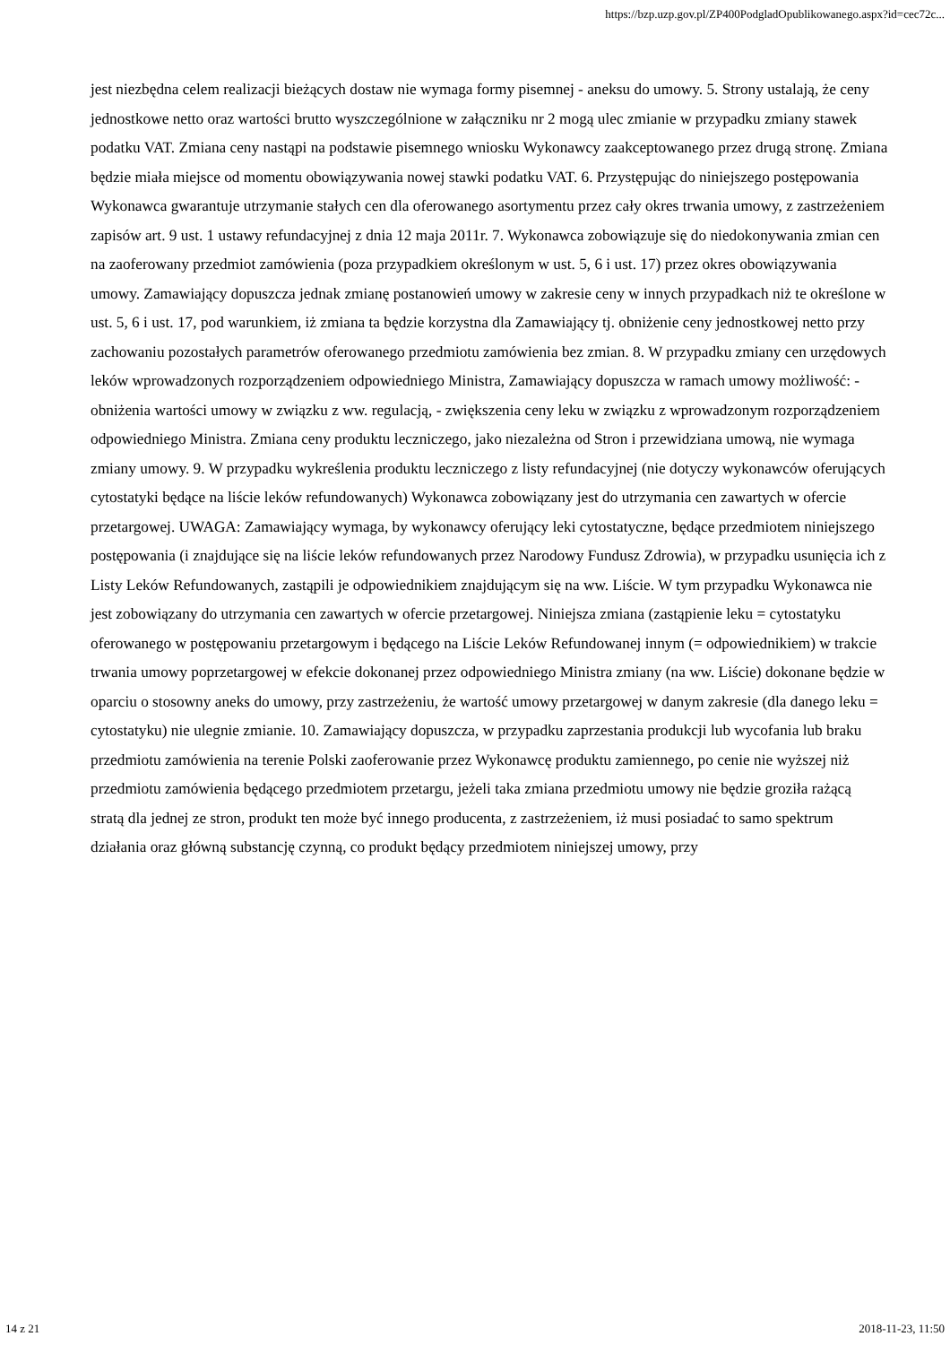https://bzp.uzp.gov.pl/ZP400PodgladOpublikowanego.aspx?id=cec72c...
jest niezbędna celem realizacji bieżących dostaw nie wymaga formy pisemnej - aneksu do umowy. 5. Strony ustalają, że ceny jednostkowe netto oraz wartości brutto wyszczególnione w załączniku nr 2 mogą ulec zmianie w przypadku zmiany stawek podatku VAT. Zmiana ceny nastąpi na podstawie pisemnego wniosku Wykonawcy zaakceptowanego przez drugą stronę. Zmiana będzie miała miejsce od momentu obowiązywania nowej stawki podatku VAT. 6. Przystępując do niniejszego postępowania Wykonawca gwarantuje utrzymanie stałych cen dla oferowanego asortymentu przez cały okres trwania umowy, z zastrzeżeniem zapisów art. 9 ust. 1 ustawy refundacyjnej z dnia 12 maja 2011r. 7. Wykonawca zobowiązuje się do niedokonywania zmian cen na zaoferowany przedmiot zamówienia (poza przypadkiem określonym w ust. 5, 6 i ust. 17) przez okres obowiązywania umowy. Zamawiający dopuszcza jednak zmianę postanowień umowy w zakresie ceny w innych przypadkach niż te określone w ust. 5, 6 i ust. 17, pod warunkiem, iż zmiana ta będzie korzystna dla Zamawiający tj. obniżenie ceny jednostkowej netto przy zachowaniu pozostałych parametrów oferowanego przedmiotu zamówienia bez zmian. 8. W przypadku zmiany cen urzędowych leków wprowadzonych rozporządzeniem odpowiedniego Ministra, Zamawiający dopuszcza w ramach umowy możliwość: - obniżenia wartości umowy w związku z ww. regulacją, - zwiększenia ceny leku w związku z wprowadzonym rozporządzeniem odpowiedniego Ministra. Zmiana ceny produktu leczniczego, jako niezależna od Stron i przewidziana umową, nie wymaga zmiany umowy. 9. W przypadku wykreślenia produktu leczniczego z listy refundacyjnej (nie dotyczy wykonawców oferujących cytostatyki będące na liście leków refundowanych) Wykonawca zobowiązany jest do utrzymania cen zawartych w ofercie przetargowej. UWAGA: Zamawiający wymaga, by wykonawcy oferujący leki cytostatyczne, będące przedmiotem niniejszego postępowania (i znajdujące się na liście leków refundowanych przez Narodowy Fundusz Zdrowia), w przypadku usunięcia ich z Listy Leków Refundowanych, zastąpili je odpowiednikiem znajdującym się na ww. Liście. W tym przypadku Wykonawca nie jest zobowiązany do utrzymania cen zawartych w ofercie przetargowej. Niniejsza zmiana (zastąpienie leku = cytostatyku oferowanego w postępowaniu przetargowym i będącego na Liście Leków Refundowanej innym (= odpowiednikiem) w trakcie trwania umowy poprzetargowej w efekcie dokonanej przez odpowiedniego Ministra zmiany (na ww. Liście) dokonane będzie w oparciu o stosowny aneks do umowy, przy zastrzeżeniu, że wartość umowy przetargowej w danym zakresie (dla danego leku = cytostatyku) nie ulegnie zmianie. 10. Zamawiający dopuszcza, w przypadku zaprzestania produkcji lub wycofania lub braku przedmiotu zamówienia na terenie Polski zaoferowanie przez Wykonawcę produktu zamiennego, po cenie nie wyższej niż przedmiotu zamówienia będącego przedmiotem przetargu, jeżeli taka zmiana przedmiotu umowy nie będzie groziła rażącą stratą dla jednej ze stron, produkt ten może być innego producenta, z zastrzeżeniem, iż musi posiadać to samo spektrum działania oraz główną substancję czynną, co produkt będący przedmiotem niniejszej umowy, przy
14 z 21 2018-11-23, 11:50